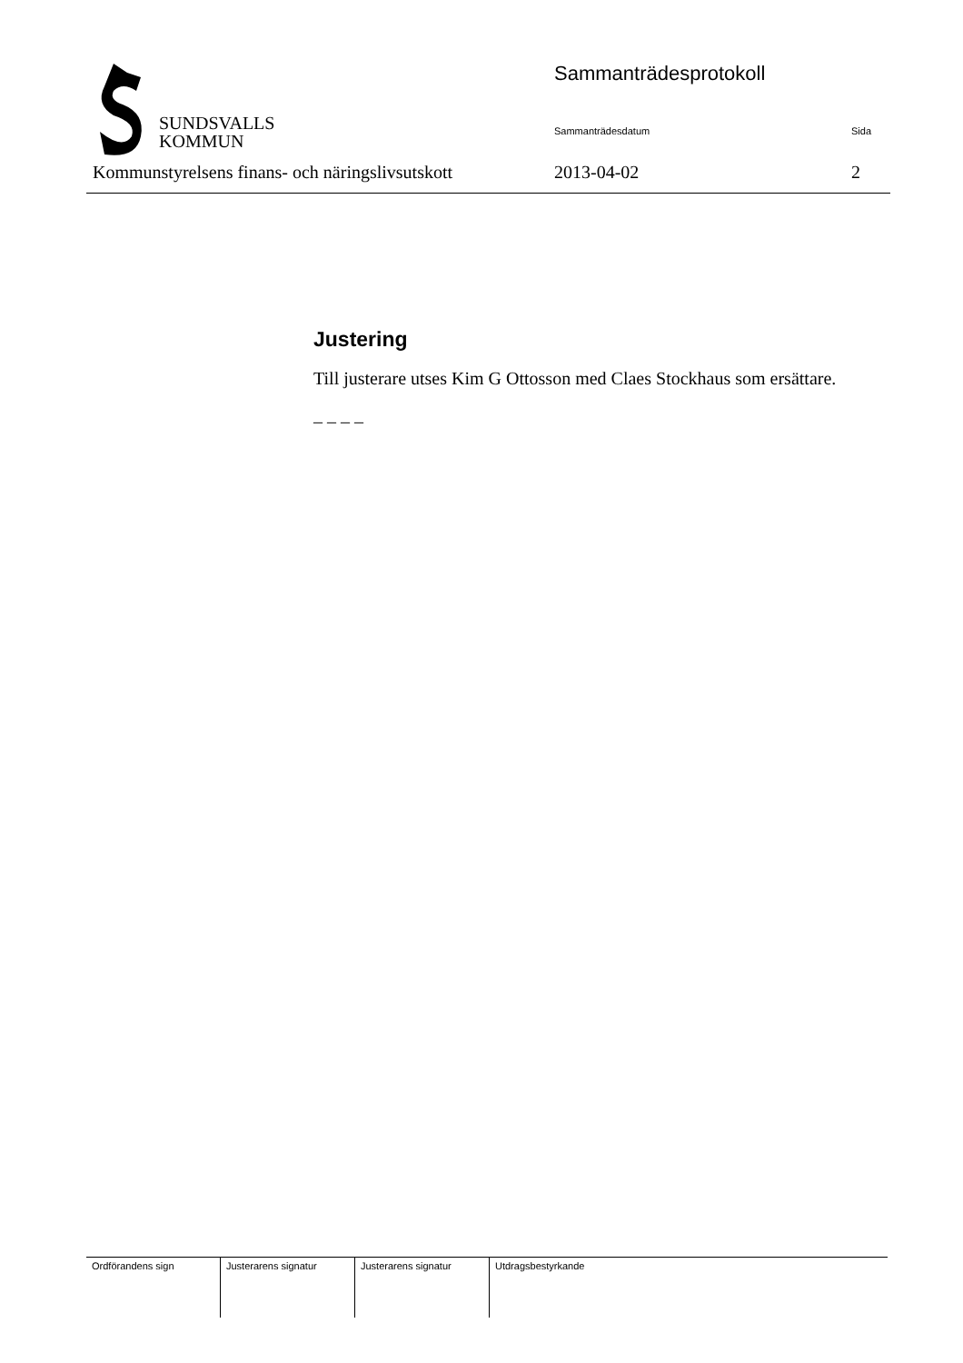SUNDSVALLS
KOMMUN
Sammanträdesprotokoll
Sammanträdesdatum Sida
Kommunstyrelsens finans- och näringslivsutskott
2013-04-02 2
Justering
Till justerare utses Kim G Ottosson med Claes Stockhaus som ersättare.
– – – –
| Ordförandens sign | Justerarens signatur | Justerarens signatur | Utdragsbestyrkande |